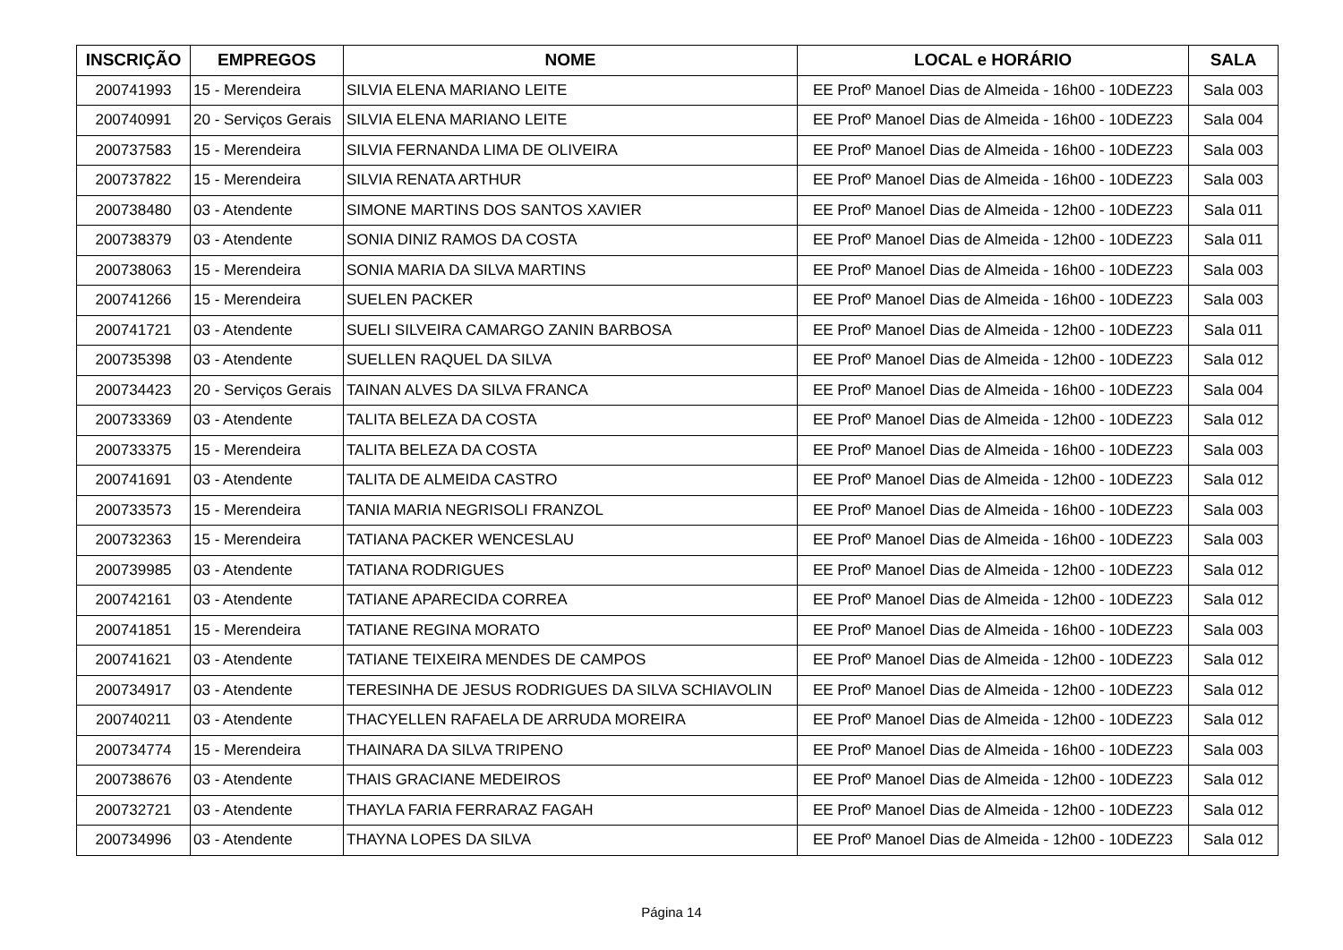| INSCRIÇÃO | EMPREGOS | NOME | LOCAL e HORÁRIO | SALA |
| --- | --- | --- | --- | --- |
| 200741993 | 15 - Merendeira | SILVIA ELENA MARIANO LEITE | EE Profº Manoel Dias de Almeida - 16h00 - 10DEZ23 | Sala 003 |
| 200740991 | 20 - Serviços Gerais | SILVIA ELENA MARIANO LEITE | EE Profº Manoel Dias de Almeida - 16h00 - 10DEZ23 | Sala 004 |
| 200737583 | 15 - Merendeira | SILVIA FERNANDA LIMA DE OLIVEIRA | EE Profº Manoel Dias de Almeida - 16h00 - 10DEZ23 | Sala 003 |
| 200737822 | 15 - Merendeira | SILVIA RENATA ARTHUR | EE Profº Manoel Dias de Almeida - 16h00 - 10DEZ23 | Sala 003 |
| 200738480 | 03 - Atendente | SIMONE MARTINS DOS SANTOS XAVIER | EE Profº Manoel Dias de Almeida - 12h00 - 10DEZ23 | Sala 011 |
| 200738379 | 03 - Atendente | SONIA DINIZ RAMOS DA COSTA | EE Profº Manoel Dias de Almeida - 12h00 - 10DEZ23 | Sala 011 |
| 200738063 | 15 - Merendeira | SONIA MARIA DA SILVA MARTINS | EE Profº Manoel Dias de Almeida - 16h00 - 10DEZ23 | Sala 003 |
| 200741266 | 15 - Merendeira | SUELEN PACKER | EE Profº Manoel Dias de Almeida - 16h00 - 10DEZ23 | Sala 003 |
| 200741721 | 03 - Atendente | SUELI SILVEIRA CAMARGO ZANIN BARBOSA | EE Profº Manoel Dias de Almeida - 12h00 - 10DEZ23 | Sala 011 |
| 200735398 | 03 - Atendente | SUELLEN RAQUEL DA SILVA | EE Profº Manoel Dias de Almeida - 12h00 - 10DEZ23 | Sala 012 |
| 200734423 | 20 - Serviços Gerais | TAINAN ALVES DA SILVA FRANCA | EE Profº Manoel Dias de Almeida - 16h00 - 10DEZ23 | Sala 004 |
| 200733369 | 03 - Atendente | TALITA BELEZA DA COSTA | EE Profº Manoel Dias de Almeida - 12h00 - 10DEZ23 | Sala 012 |
| 200733375 | 15 - Merendeira | TALITA BELEZA DA COSTA | EE Profº Manoel Dias de Almeida - 16h00 - 10DEZ23 | Sala 003 |
| 200741691 | 03 - Atendente | TALITA DE ALMEIDA CASTRO | EE Profº Manoel Dias de Almeida - 12h00 - 10DEZ23 | Sala 012 |
| 200733573 | 15 - Merendeira | TANIA MARIA NEGRISOLI FRANZOL | EE Profº Manoel Dias de Almeida - 16h00 - 10DEZ23 | Sala 003 |
| 200732363 | 15 - Merendeira | TATIANA PACKER WENCESLAU | EE Profº Manoel Dias de Almeida - 16h00 - 10DEZ23 | Sala 003 |
| 200739985 | 03 - Atendente | TATIANA RODRIGUES | EE Profº Manoel Dias de Almeida - 12h00 - 10DEZ23 | Sala 012 |
| 200742161 | 03 - Atendente | TATIANE APARECIDA CORREA | EE Profº Manoel Dias de Almeida - 12h00 - 10DEZ23 | Sala 012 |
| 200741851 | 15 - Merendeira | TATIANE REGINA MORATO | EE Profº Manoel Dias de Almeida - 16h00 - 10DEZ23 | Sala 003 |
| 200741621 | 03 - Atendente | TATIANE TEIXEIRA MENDES DE CAMPOS | EE Profº Manoel Dias de Almeida - 12h00 - 10DEZ23 | Sala 012 |
| 200734917 | 03 - Atendente | TERESINHA DE JESUS RODRIGUES DA SILVA SCHIAVOLIN | EE Profº Manoel Dias de Almeida - 12h00 - 10DEZ23 | Sala 012 |
| 200740211 | 03 - Atendente | THACYELLEN RAFAELA DE ARRUDA MOREIRA | EE Profº Manoel Dias de Almeida - 12h00 - 10DEZ23 | Sala 012 |
| 200734774 | 15 - Merendeira | THAINARA DA SILVA TRIPENO | EE Profº Manoel Dias de Almeida - 16h00 - 10DEZ23 | Sala 003 |
| 200738676 | 03 - Atendente | THAIS GRACIANE MEDEIROS | EE Profº Manoel Dias de Almeida - 12h00 - 10DEZ23 | Sala 012 |
| 200732721 | 03 - Atendente | THAYLA FARIA FERRARAZ FAGAH | EE Profº Manoel Dias de Almeida - 12h00 - 10DEZ23 | Sala 012 |
| 200734996 | 03 - Atendente | THAYNA LOPES DA SILVA | EE Profº Manoel Dias de Almeida - 12h00 - 10DEZ23 | Sala 012 |
Página 14